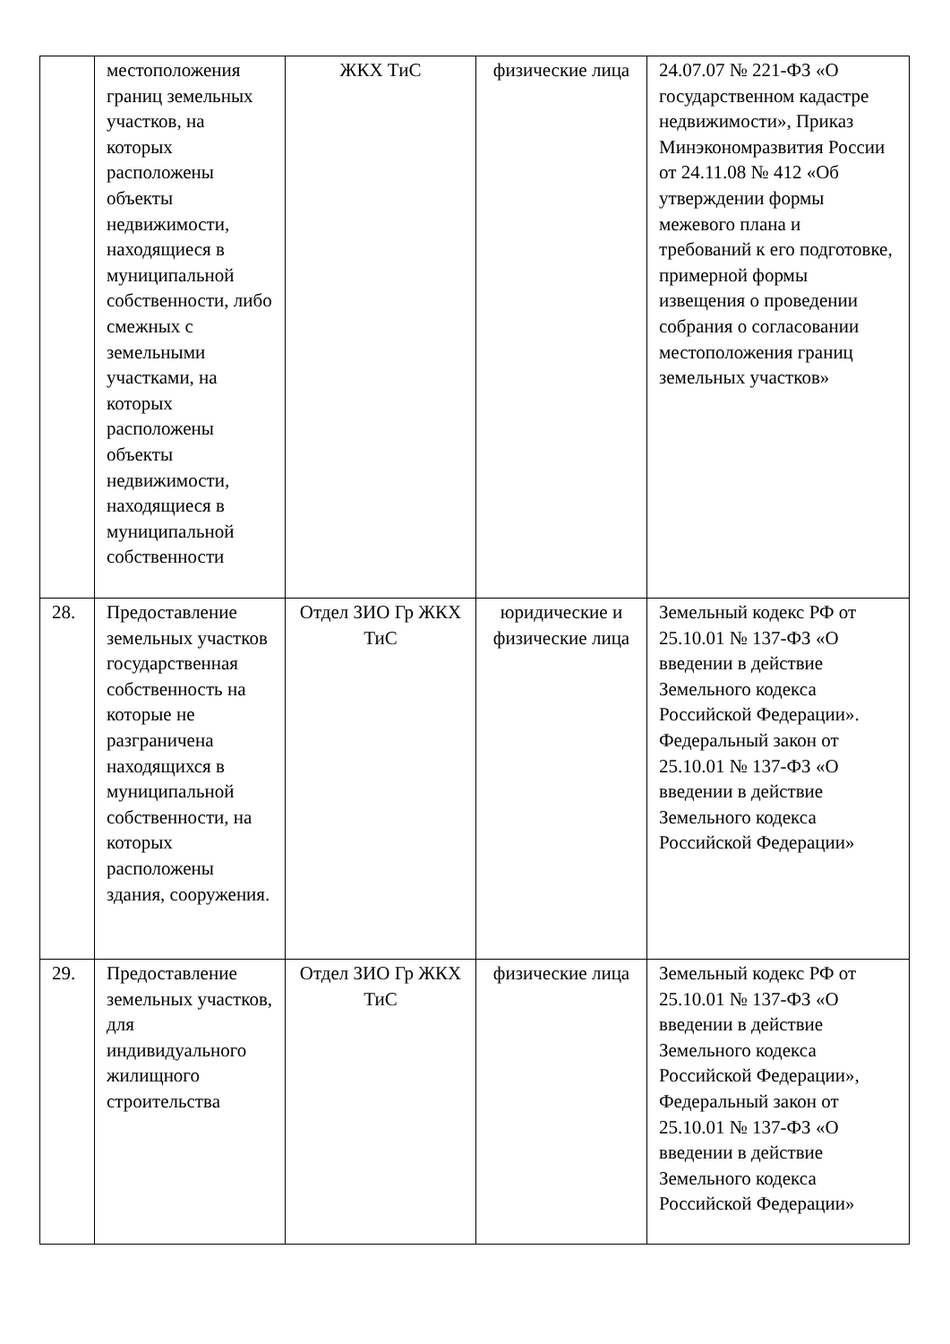| | местоположения границ земельных участков, на которых расположены объекты недвижимости, находящиеся в муниципальной собственности, либо смежных с земельными участками, на которых расположены объекты недвижимости, находящиеся в муниципальной собственности | ЖКХ ТиС | физические лица | 24.07.07 № 221-ФЗ «О государственном кадастре недвижимости», Приказ Минэкономразвития России от 24.11.08 № 412 «Об утверждении формы межевого плана и требований к его подготовке, примерной формы извещения о проведении собрания о согласовании местоположения границ земельных участков» |
| 28. | Предоставление земельных участков государственная собственность на которые не разграничена находящихся в муниципальной собственности, на которых расположены здания, сооружения. | Отдел ЗИО Гр ЖКХ ТиС | юридические и физические лица | Земельный кодекс РФ от 25.10.01 № 137-ФЗ «О введении в действие Земельного кодекса Российской Федерации». Федеральный закон от 25.10.01 № 137-ФЗ «О введении в действие Земельного кодекса Российской Федерации» |
| 29. | Предоставление земельных участков, для индивидуального жилищного строительства | Отдел ЗИО Гр ЖКХ ТиС | физические лица | Земельный кодекс РФ от 25.10.01 № 137-ФЗ «О введении в действие Земельного кодекса Российской Федерации», Федеральный закон от 25.10.01 № 137-ФЗ «О введении в действие Земельного кодекса Российской Федерации» |